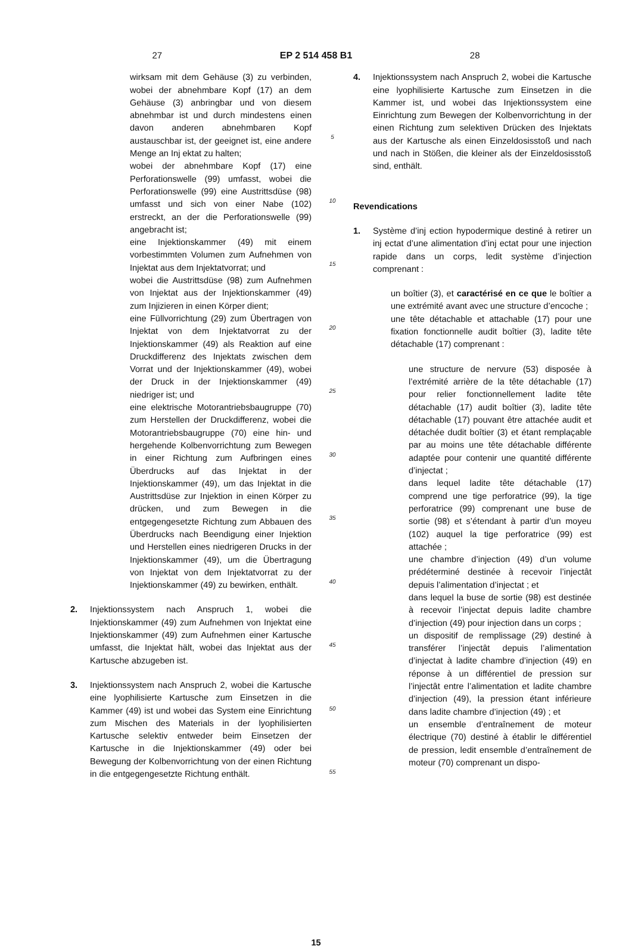27 EP 2 514 458 B1 28
wirksam mit dem Gehäuse (3) zu verbinden, wobei der abnehmbare Kopf (17) an dem Gehäuse (3) anbringbar und von diesem abnehmbar ist und durch mindestens einen davon anderen abnehmbaren Kopf austauschbar ist, der geeignet ist, eine andere Menge an Inj ektat zu halten;
wobei der abnehmbare Kopf (17) eine Perforationswelle (99) umfasst, wobei die Perforationswelle (99) eine Austrittsdüse (98) umfasst und sich von einer Nabe (102) erstreckt, an der die Perforationswelle (99) angebracht ist;
eine Injektionskammer (49) mit einem vorbestimmten Volumen zum Aufnehmen von Injektat aus dem Injektatvorrat; und
wobei die Austrittsdüse (98) zum Aufnehmen von Injektat aus der Injektionskammer (49) zum Injizieren in einen Körper dient;
eine Füllvorrichtung (29) zum Übertragen von Injektat von dem Injektatvorrat zu der Injektionskammer (49) als Reaktion auf eine Druckdifferenz des Injektats zwischen dem Vorrat und der Injektionskammer (49), wobei der Druck in der Injektionskammer (49) niedriger ist; und
eine elektrische Motorantriebsbaugruppe (70) zum Herstellen der Druckdifferenz, wobei die Motorantriebsbaugruppe (70) eine hin- und hergehende Kolbenvorrichtung zum Bewegen in einer Richtung zum Aufbringen eines Überdrucks auf das Injektat in der Injektionskammer (49), um das Injektat in die Austrittsdüse zur Injektion in einen Körper zu drücken, und zum Bewegen in die entgegengesetzte Richtung zum Abbauen des Überdrucks nach Beendigung einer Injektion und Herstellen eines niedrigeren Drucks in der Injektionskammer (49), um die Übertragung von Injektat von dem Injektatvorrat zu der Injektionskammer (49) zu bewirken, enthält.
2. Injektionssystem nach Anspruch 1, wobei die Injektionskammer (49) zum Aufnehmen von Injektat eine Injektionskammer (49) zum Aufnehmen einer Kartusche umfasst, die Injektat hält, wobei das Injektat aus der Kartusche abzugeben ist.
3. Injektionssystem nach Anspruch 2, wobei die Kartusche eine lyophilisierte Kartusche zum Einsetzen in die Kammer (49) ist und wobei das System eine Einrichtung zum Mischen des Materials in der lyophilisierten Kartusche selektiv entweder beim Einsetzen der Kartusche in die Injektionskammer (49) oder bei Bewegung der Kolbenvorrichtung von der einen Richtung in die entgegengesetzte Richtung enthält.
5
10
15
20
25
30
35
40
45
50
55
4. Injektionssystem nach Anspruch 2, wobei die Kartusche eine lyophilisierte Kartusche zum Einsetzen in die Kammer ist, und wobei das Injektionssystem eine Einrichtung zum Bewegen der Kolbenvorrichtung in der einen Richtung zum selektiven Drücken des Injektats aus der Kartusche als einen Einzeldosisstoß und nach und nach in Stößen, die kleiner als der Einzeldosisstoß sind, enthält.
Revendications
1. Système d’inj ection hypodermique destiné à retirer un inj ectat d’une alimentation d’inj ectat pour une injection rapide dans un corps, ledit système d’injection comprenant :
un boîtier (3), et caractérisé en ce que le boîtier a une extrémité avant avec une structure d’encoche ;
une tête détachable et attachable (17) pour une fixation fonctionnelle audit boîtier (3), ladite tête détachable (17) comprenant :
une structure de nervure (53) disposée à l’extrémité arrière de la tête détachable (17) pour relier fonctionnellement ladite tête détachable (17) audit boîtier (3), ladite tête détachable (17) pouvant être attachée audit et détachée dudit boîtier (3) et étant remplaçable par au moins une tête détachable différente adaptée pour contenir une quantité différente d’injectat ;
dans lequel ladite tête détachable (17) comprend une tige perforatrice (99), la tige perforatrice (99) comprenant une buse de sortie (98) et s’étendant à partir d’un moyeu (102) auquel la tige perforatrice (99) est attachée ;
une chambre d’injection (49) d’un volume prédéterminé destinée à recevoir l’injectât depuis l’alimentation d’injectat ; et
dans lequel la buse de sortie (98) est destinée à recevoir l’injectat depuis ladite chambre d’injection (49) pour injection dans un corps ;
un dispositif de remplissage (29) destiné à transférer l’injectât depuis l’alimentation d’injectat à ladite chambre d’injection (49) en réponse à un différentiel de pression sur l’injectât entre l’alimentation et ladite chambre d’injection (49), la pression étant inférieure dans ladite chambre d’injection (49) ; et
un ensemble d’entraînement de moteur électrique (70) destiné à établir le différentiel de pression, ledit ensemble d’entraînement de moteur (70) comprenant un dispo-
15